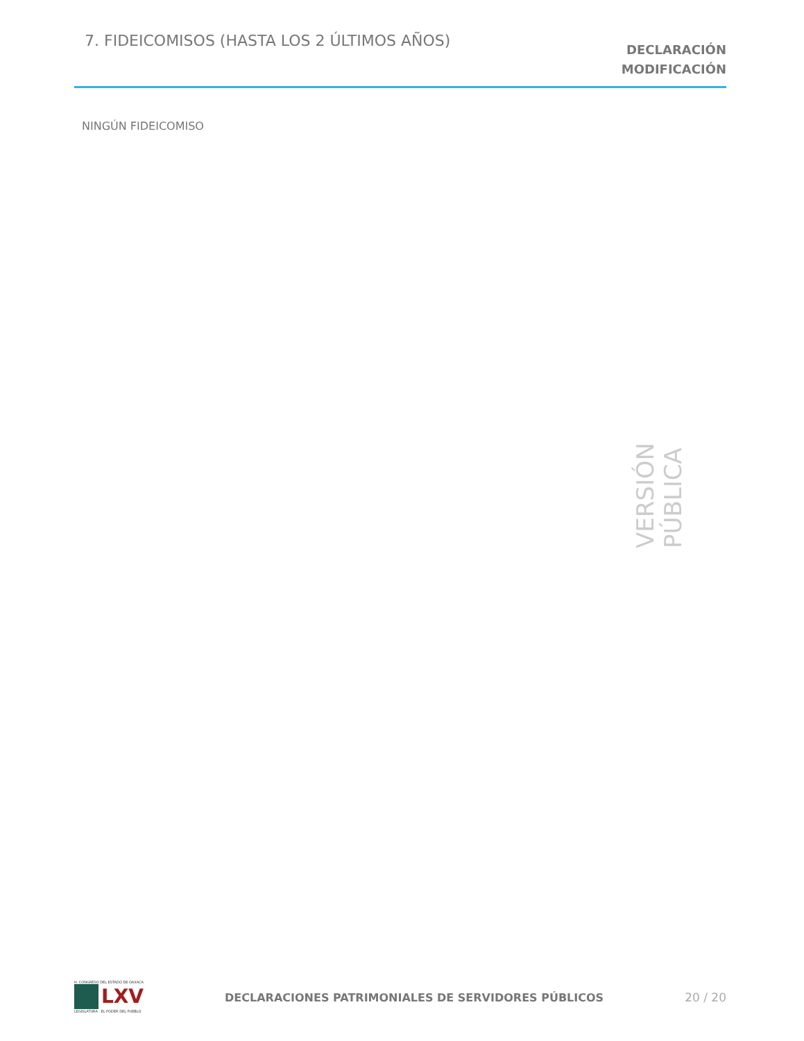7. FIDEICOMISOS (HASTA LOS 2 ÚLTIMOS AÑOS)
DECLARACIÓN
MODIFICACIÓN
NINGÚN FIDEICOMISO
VERSIÓN PÚBLICA
H. CONGRESO DEL ESTADO DE OAXACA
LXV
LEGISLATURA · EL PODER DEL PUEBLO
DECLARACIONES PATRIMONIALES DE SERVIDORES PÚBLICOS
20 / 20